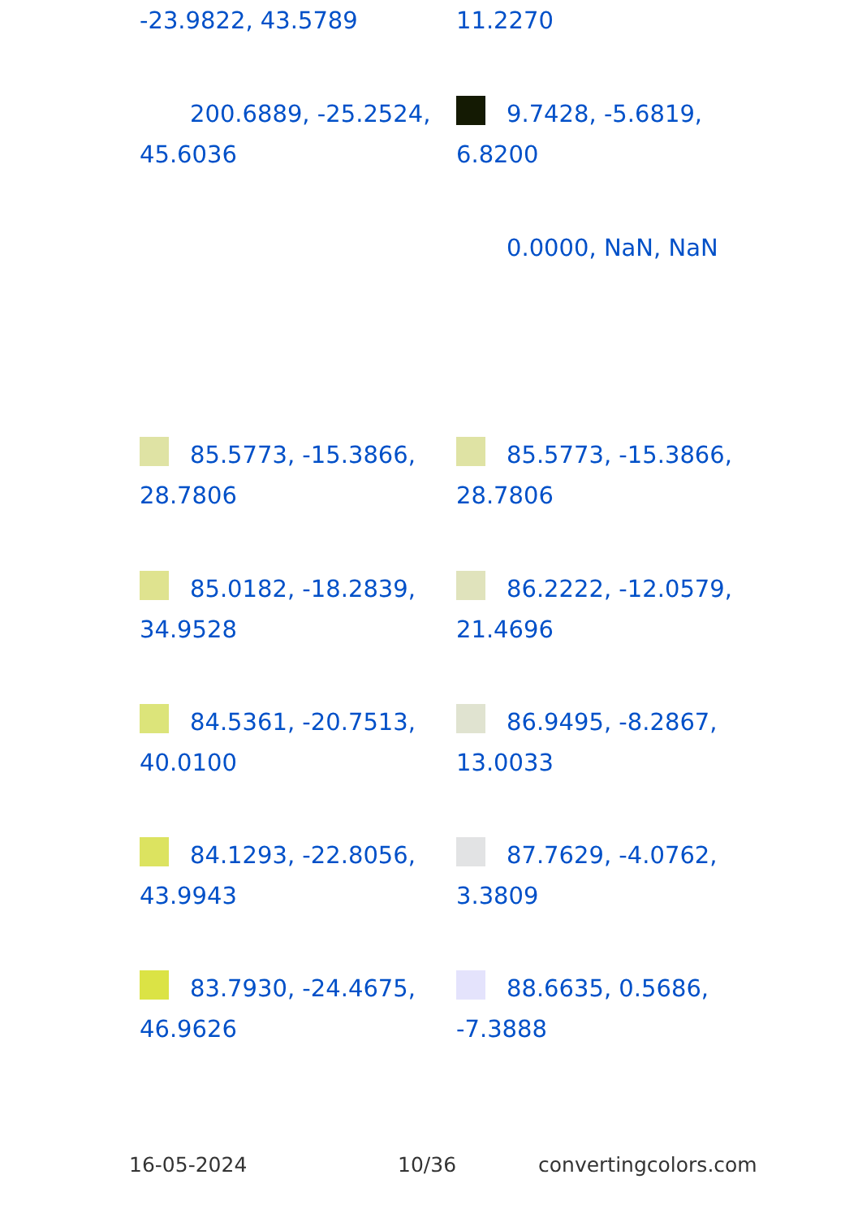-23.9822, 43.5789 11.2270
200.6889, -25.2524, 45.6036
9.7428, -5.6819, 6.8200
0.0000, NaN, NaN
85.5773, -15.3866, 28.7806
85.5773, -15.3866, 28.7806
85.0182, -18.2839, 34.9528
86.2222, -12.0579, 21.4696
84.5361, -20.7513, 40.0100
86.9495, -8.2867, 13.0033
84.1293, -22.8056, 43.9943
87.7629, -4.0762, 3.3809
83.7930, -24.4675, 46.9626
88.6635, 0.5686, -7.3888
16-05-2024 10/36 convertingcolors.com